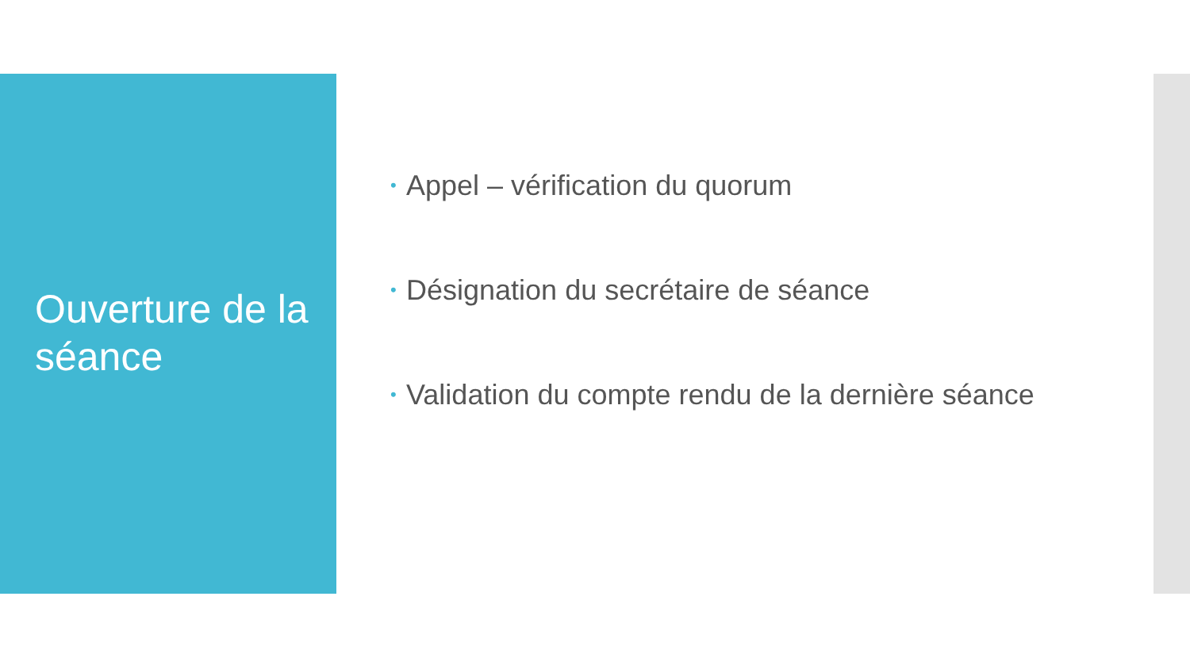Ouverture de la séance
• Appel – vérification du quorum
• Désignation du secrétaire de séance
• Validation du compte rendu de la dernière séance